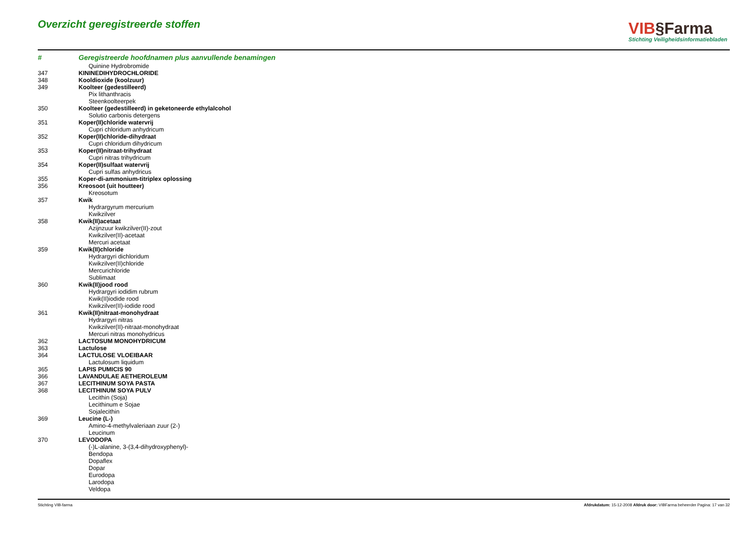Overzicht geregistreerde stoffen
VIB§Farma
Stichting Veiligheidsinformatiebladen
| # | Geregistreerde hoofdnamen plus aanvullende benamingen |
| --- | --- |
| | Quinine Hydrobromide |
| 347 | KININEDIHYDROCHLORIDE |
| 348 | Kooldioxide (koolzuur) |
| 349 | Koolteer (gedestilleerd) |
| | Pix lithanthracis |
| | Steenkoolteerpek |
| 350 | Koolteer (gedestilleerd) in geketoneerde ethylalcohol |
| | Solutio carbonis detergens |
| 351 | Koper(II)chloride watervrij |
| | Cupri chloridum anhydricum |
| 352 | Koper(II)chloride-dihydraat |
| | Cupri chloridum dihydricum |
| 353 | Koper(II)nitraat-trihydraat |
| | Cupri nitras trihydricum |
| 354 | Koper(II)sulfaat watervrij |
| | Cupri sulfas anhydricus |
| 355 | Koper-di-ammonium-titriplex oplossing |
| 356 | Kreosoot (uit houtteer) |
| | Kreosotum |
| 357 | Kwik |
| | Hydrargyrum mercurium |
| | Kwikzilver |
| 358 | Kwik(II)acetaat |
| | Azijnzuur kwikzilver(II)-zout |
| | Kwikzilver(II)-acetaat |
| | Mercuri acetaat |
| 359 | Kwik(II)chloride |
| | Hydrargyri dichloridum |
| | Kwikzilver(II)chloride |
| | Mercurichloride |
| | Sublimaat |
| 360 | Kwik(II)jood rood |
| | Hydrargyri iodidim rubrum |
| | Kwik(II)iodide rood |
| | Kwikzilver(II)-iodide rood |
| 361 | Kwik(II)nitraat-monohydraat |
| | Hydrargyri nitras |
| | Kwikzilver(II)-nitraat-monohydraat |
| | Mercuri nitras monohydricus |
| 362 | LACTOSUM MONOHYDRICUM |
| 363 | Lactulose |
| 364 | LACTULOSE VLOEIBAAR |
| | Lactulosum liquidum |
| 365 | LAPIS PUMICIS 90 |
| 366 | LAVANDULAE AETHEROLEUM |
| 367 | LECITHINUM SOYA PASTA |
| 368 | LECITHINUM SOYA PULV |
| | Lecithin (Soja) |
| | Lecithinum e Sojae |
| | Sojalecithin |
| 369 | Leucine (L-) |
| | Amino-4-methylvaleriaan zuur (2-) |
| | Leucinum |
| 370 | LEVODOPA |
| | (-)L-alanine, 3-(3,4-dihydroxyphenyl)- |
| | Bendopa |
| | Dopaflex |
| | Dopar |
| | Eurodopa |
| | Larodopa |
| | Veldopa |
Stichting VIB-farma Afdrukdatum: 15-12-2008 Afdruk door: VIBFarma beheerder Pagina: 17 van 32